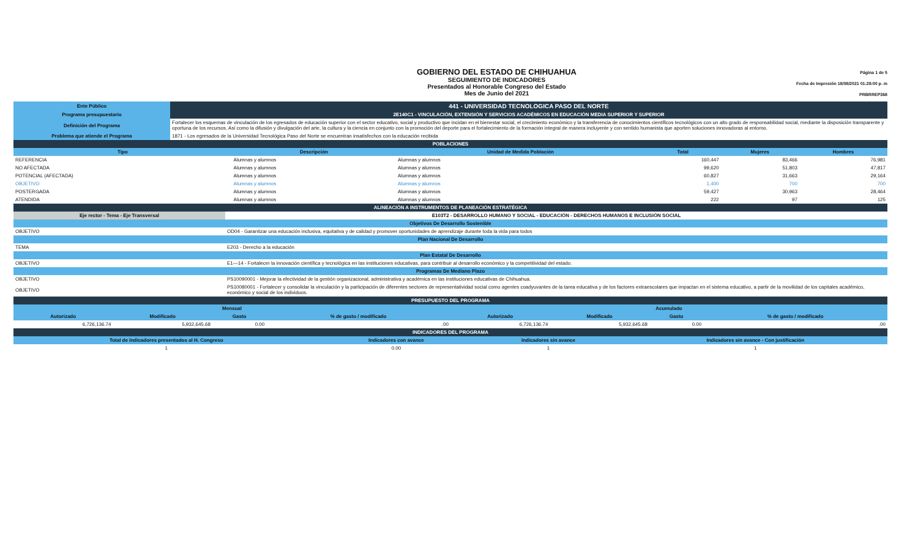GOBIERNO DEL ESTADO DE CHIHUAHUA
SEGUIMIENTO DE INDICADORES
Presentados al Honorable Congreso del Estado
Mes de Junio del 2021
Página 1 de 5
Fecha de Impresión 18/08/2021 01:28:00 p. m
PRBRREP368
| Ente Público | 441 - UNIVERSIDAD TECNOLOGICA PASO DEL NORTE |
| Programa presupuestario | 2E140C1 - VINCULACIÓN, EXTENSIÓN Y SERVICIOS ACADÉMICOS EN EDUCACIÓN MEDIA SUPERIOR Y SUPERIOR |
| Definición del Programa | Fortalecer los esquemas de vinculación de los egresados de educación superior con el sector educativo, social y productivo que incidan en el bienestar social, el crecimiento económico y la transferencia de conocimientos científicos tecnológicos con un alto grado de responsabilidad social, mediante la disposición transparente y oportuna de los recursos. Así como la difusión y divulgación del arte, la cultura y la ciencia en conjunto con la promoción del deporte para el fortalecimiento de la formación integral de manera incluyente y con sentido humanista que aporten soluciones innovadoras al entorno. |
| Problema que atiende el Programa | 1871 - Los egresados de la Universidad Tecnológica Paso del Norte se encuentran insatisfechos con la educación recibida |
| POBLACIONES | | | | | |
| Tipo | Descripción | Unidad de Medida Población | Total | Mujeres | Hombres |
| REFERENCIA | Alumnas y alumnos | Alumnas y alumnos | 160,447 | 83,466 | 76,981 |
| NO AFECTADA | Alumnas y alumnos | Alumnas y alumnos | 99,620 | 51,803 | 47,817 |
| POTENCIAL (AFECTADA) | Alumnas y alumnos | Alumnas y alumnos | 60,827 | 31,663 | 29,164 |
| OBJETIVO | Alumnas y alumnos | Alumnas y alumnos | 1,400 | 700 | 700 |
| POSTERGADA | Alumnas y alumnos | Alumnas y alumnos | 59,427 | 30,963 | 28,464 |
| ATENDIDA | Alumnas y alumnos | Alumnas y alumnos | 222 | 97 | 125 |
| ALINEACIÓN A INSTRUMENTOS DE PLANEACIÓN ESTRATÉGICA | |
| Eje rector - Tema - Eje Transversal | E103T2 - DESARROLLO HUMANO Y SOCIAL - EDUCACIÓN - DERECHOS HUMANOS E INCLUSIÓN SOCIAL |
| Objetivos De Desarrollo Sostenible | |
| OBJETIVO | OD04 - Garantizar una educación inclusiva, equitativa y de calidad y promover oportunidades de aprendizaje durante toda la vida para todos |
| Plan Nacional De Desarrollo | |
| TEMA | E203 - Derecho a la educación |
| Plan Estatal De Desarrollo | |
| OBJETIVO | E1—14 - Fortalecer la innovación científica y tecnológica en las instituciones educativas, para contribuir al desarrollo económico y la competitividad del estado. |
| Programas De Mediano Plazo | |
| OBJETIVO | PS10090001 - Mejorar la efectividad de la gestión organizacional, administrativa y académica en las instituciones educativas de Chihuahua. |
| OBJETIVO | PS10080001 - Fortalecer y consolidar la vinculación y la participación de diferentes sectores de representatividad social como agentes coadyuvantes de la tarea educativa y de los factores extraescolares que impactan en el sistema educativo, a partir de la movilidad de los capitales académico, económico y social de los individuos. |
| PRESUPUESTO DEL PROGRAMA | | | | | | | |
| Mensual | | | | Acumulado | | | |
| Autorizado | Modificado | Gasto | % de gasto / modificado | Autorizado | Modificado | Gasto | % de gasto / modificado |
| 6,726,136.74 | 5,932,645.68 | 0.00 | .00 | 6,726,136.74 | 5,932,645.68 | 0.00 | .00 |
| INDICADORES DEL PROGRAMA | | | |
| Total de Indicadores presentados al H. Congreso | Indicadores con avance | Indicadores sin avance | Indicadores sin avance - Con justificación |
| 1 | 0.00 | 1 | 1 |